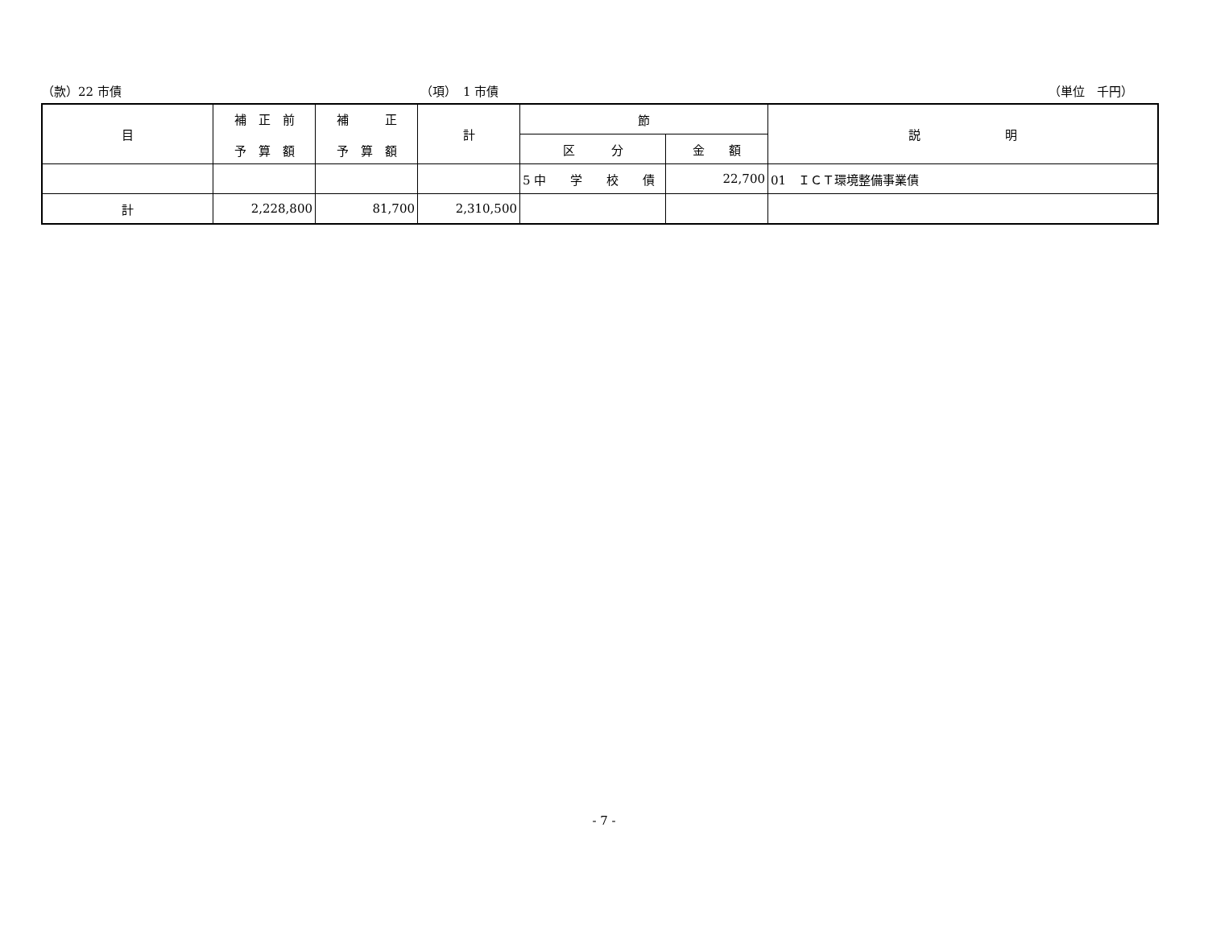（款）22 市債 （項）　1 市債 （単位　千円）
| 目 | 補 正 前 予 算 額 | 補 正 予 算 額 | 計 | 節 | | 説 明 |
| --- | --- | --- | --- | --- | --- | --- |
| | | | | 区 分 | 金 額 | |
| | | | | 5 中 学 校 債 | 22,700 | 01 ＩＣＴ環境整備事業債 |
| 計 | 2,228,800 | 81,700 | 2,310,500 | | | |
- 7 -